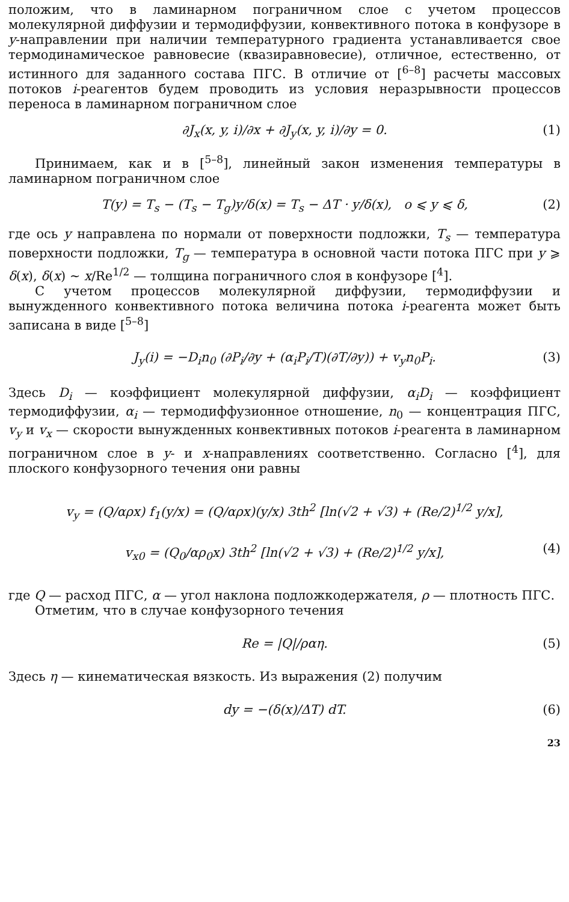положим, что в ламинарном пограничном слое с учетом процессов молекулярной диффузии и термодиффузии, конвективного потока в конфузоре в y-направлении при наличии температурного градиента устанавливается свое термодинамическое равновесие (квазиравновесие), отличное, естественно, от истинного для заданного состава ПГС. В отличие от [<sup>6–8</sup>] расчеты массовых потоков i-реагентов будем проводить из условия неразрывности процессов переноса в ламинарном пограничном слое
∂J<sub>x</sub>(x, y, i)/∂x + ∂J<sub>y</sub>(x, y, i)/∂y = 0. (1)
Принимаем, как и в [<sup>5–8</sup>], линейный закон изменения температуры в ламинарном пограничном слое
T(y) = T<sub>s</sub> − (T<sub>s</sub> − T<sub>g</sub>)y/δ(x) = T<sub>s</sub> − ΔT · y/δ(x), o ⩽ y ⩽ δ, (2)
где ось y направлена по нормали от поверхности подложки, T<sub>s</sub> — температура поверхности подложки, T<sub>g</sub> — температура в основной части потока ПГС при y ⩾ δ(x), δ(x) ∼ x/Re<sup>1/2</sup> — толщина пограничного слоя в конфузоре [<sup>4</sup>].
С учетом процессов молекулярной диффузии, термодиффузии и вынужденного конвективного потока величина потока i-реагента может быть записана в виде [<sup>5–8</sup>]
J<sub>y</sub>(i) = −D<sub>i</sub>n<sub>0</sub> (∂P<sub>i</sub>/∂y + (α<sub>i</sub>P<sub>i</sub>/T)(∂T/∂y)) + v<sub>y</sub>n<sub>0</sub>P<sub>i</sub>. (3)
Здесь D<sub>i</sub> — коэффициент молекулярной диффузии, α<sub>i</sub>D<sub>i</sub> — коэффициент термодиффузии, α<sub>i</sub> — термодиффузионное отношение, n<sub>0</sub> — концентрация ПГС, v<sub>y</sub> и v<sub>x</sub> — скорости вынужденных конвективных потоков i-реагента в ламинарном пограничном слое в y- и x-направлениях соответственно. Согласно [<sup>4</sup>], для плоского конфузорного течения они равны
v<sub>y</sub> = (Q/αρx) f<sub>1</sub>(y/x) = (Q/αρx)(y/x) 3th<sup>2</sup> [ln(√2 + √3) + (Re/2)<sup>1/2</sup> y/x],
v<sub>x0</sub> = (Q<sub>0</sub>/αρ<sub>0</sub>x) 3th<sup>2</sup> [ln(√2 + √3) + (Re/2)<sup>1/2</sup> y/x], (4)
где Q — расход ПГС, α — угол наклона подложкодержателя, ρ — плотность ПГС.
Отметим, что в случае конфузорного течения
Re = |Q|/ραη. (5)
Здесь η — кинематическая вязкость. Из выражения (2) получим
dy = −(δ(x)/ΔT) dT. (6)
23